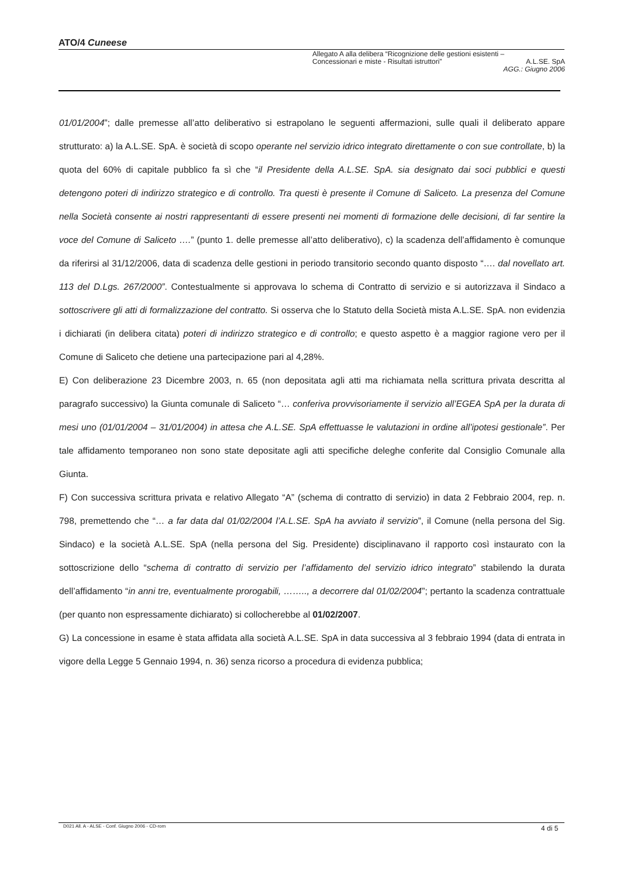ATO/4 Cuneese
Allegato A alla delibera “Ricognizione delle gestioni esistenti –
Concessionari e miste - Risultati istruttori” A.L.SE. SpA
AGG.: Giugno 2006
01/01/2004”; dalle premesse all’atto deliberativo si estrapolano le seguenti affermazioni, sulle quali il deliberato appare strutturato: a) la A.L.SE. SpA. è società di scopo operante nel servizio idrico integrato direttamente o con sue controllate, b) la quota del 60% di capitale pubblico fa sì che “il Presidente della A.L.SE. SpA. sia designato dai soci pubblici e questi detengono poteri di indirizzo strategico e di controllo. Tra questi è presente il Comune di Saliceto. La presenza del Comune nella Società consente ai nostri rappresentanti di essere presenti nei momenti di formazione delle decisioni, di far sentire la voce del Comune di Saliceto ….” (punto 1. delle premesse all’atto deliberativo), c) la scadenza dell’affidamento è comunque da riferirsi al 31/12/2006, data di scadenza delle gestioni in periodo transitorio secondo quanto disposto “…. dal novellato art. 113 del D.Lgs. 267/2000”. Contestualmente si approvava lo schema di Contratto di servizio e si autorizzava il Sindaco a sottoscrivere gli atti di formalizzazione del contratto. Si osserva che lo Statuto della Società mista A.L.SE. SpA. non evidenzia i dichiarati (in delibera citata) poteri di indirizzo strategico e di controllo; e questo aspetto è a maggior ragione vero per il Comune di Saliceto che detiene una partecipazione pari al 4,28%.
E) Con deliberazione 23 Dicembre 2003, n. 65 (non depositata agli atti ma richiamata nella scrittura privata descritta al paragrafo successivo) la Giunta comunale di Saliceto “… conferiva provvisoriamente il servizio all’EGEA SpA per la durata di mesi uno (01/01/2004 – 31/01/2004) in attesa che A.L.SE. SpA effettuasse le valutazioni in ordine all’ipotesi gestionale”. Per tale affidamento temporaneo non sono state depositate agli atti specifiche deleghe conferite dal Consiglio Comunale alla Giunta.
F) Con successiva scrittura privata e relativo Allegato “A” (schema di contratto di servizio) in data 2 Febbraio 2004, rep. n. 798, premettendo che “… a far data dal 01/02/2004 l’A.L.SE. SpA ha avviato il servizio”, il Comune (nella persona del Sig. Sindaco) e la società A.L.SE. SpA (nella persona del Sig. Presidente) disciplinavano il rapporto così instaurato con la sottoscrizione dello “schema di contratto di servizio per l’affidamento del servizio idrico integrato” stabilendo la durata dell’affidamento “in anni tre, eventualmente prorogabili, …….., a decorrere dal 01/02/2004”; pertanto la scadenza contrattuale (per quanto non espressamente dichiarato) si collocherebbe al 01/02/2007.
G) La concessione in esame è stata affidata alla società A.L.SE. SpA in data successiva al 3 febbraio 1994 (data di entrata in vigore della Legge 5 Gennaio 1994, n. 36) senza ricorso a procedura di evidenza pubblica;
D021 All. A - ALSE - Conf. Giugno 2006 - CD-rom
4 di 5